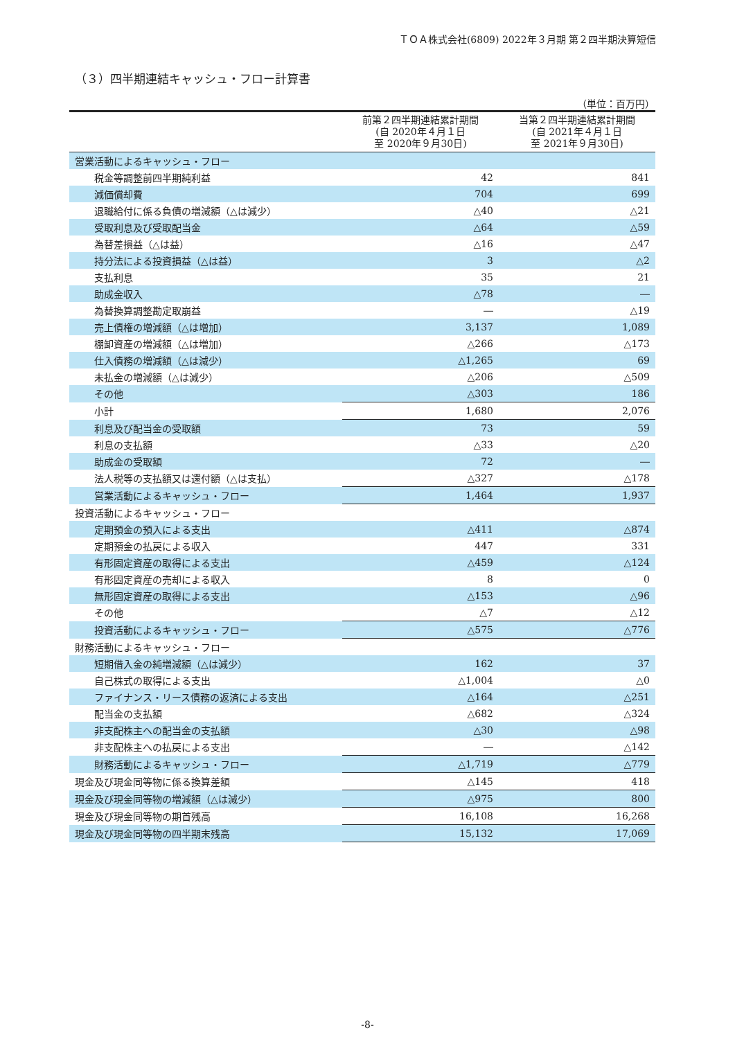ＴＯＡ株式会社(6809) 2022年３月期 第２四半期決算短信
（３）四半期連結キャッシュ・フロー計算書
（単位：百万円）
| | 前第２四半期連結累計期間 (自 2020年４月１日 至 2020年９月30日) | 当第２四半期連結累計期間 (自 2021年４月１日 至 2021年９月30日) |
| --- | --- | --- |
| 営業活動によるキャッシュ・フロー | | |
| 税金等調整前四半期純利益 | 42 | 841 |
| 減価償却費 | 704 | 699 |
| 退職給付に係る負債の増減額（△は減少） | △40 | △21 |
| 受取利息及び受取配当金 | △64 | △59 |
| 為替差損益（△は益） | △16 | △47 |
| 持分法による投資損益（△は益） | 3 | △2 |
| 支払利息 | 35 | 21 |
| 助成金収入 | △78 | ― |
| 為替換算調整勘定取崩益 | ― | △19 |
| 売上債権の増減額（△は増加） | 3,137 | 1,089 |
| 棚卸資産の増減額（△は増加） | △266 | △173 |
| 仕入債務の増減額（△は減少） | △1,265 | 69 |
| 未払金の増減額（△は減少） | △206 | △509 |
| その他 | △303 | 186 |
| 小計 | 1,680 | 2,076 |
| 利息及び配当金の受取額 | 73 | 59 |
| 利息の支払額 | △33 | △20 |
| 助成金の受取額 | 72 | ― |
| 法人税等の支払額又は還付額（△は支払） | △327 | △178 |
| 営業活動によるキャッシュ・フロー | 1,464 | 1,937 |
| 投資活動によるキャッシュ・フロー | | |
| 定期預金の預入による支出 | △411 | △874 |
| 定期預金の払戻による収入 | 447 | 331 |
| 有形固定資産の取得による支出 | △459 | △124 |
| 有形固定資産の売却による収入 | 8 | 0 |
| 無形固定資産の取得による支出 | △153 | △96 |
| その他 | △7 | △12 |
| 投資活動によるキャッシュ・フロー | △575 | △776 |
| 財務活動によるキャッシュ・フロー | | |
| 短期借入金の純増減額（△は減少） | 162 | 37 |
| 自己株式の取得による支出 | △1,004 | △0 |
| ファイナンス・リース債務の返済による支出 | △164 | △251 |
| 配当金の支払額 | △682 | △324 |
| 非支配株主への配当金の支払額 | △30 | △98 |
| 非支配株主への払戻による支出 | ― | △142 |
| 財務活動によるキャッシュ・フロー | △1,719 | △779 |
| 現金及び現金同等物に係る換算差額 | △145 | 418 |
| 現金及び現金同等物の増減額（△は減少） | △975 | 800 |
| 現金及び現金同等物の期首残高 | 16,108 | 16,268 |
| 現金及び現金同等物の四半期末残高 | 15,132 | 17,069 |
-8-